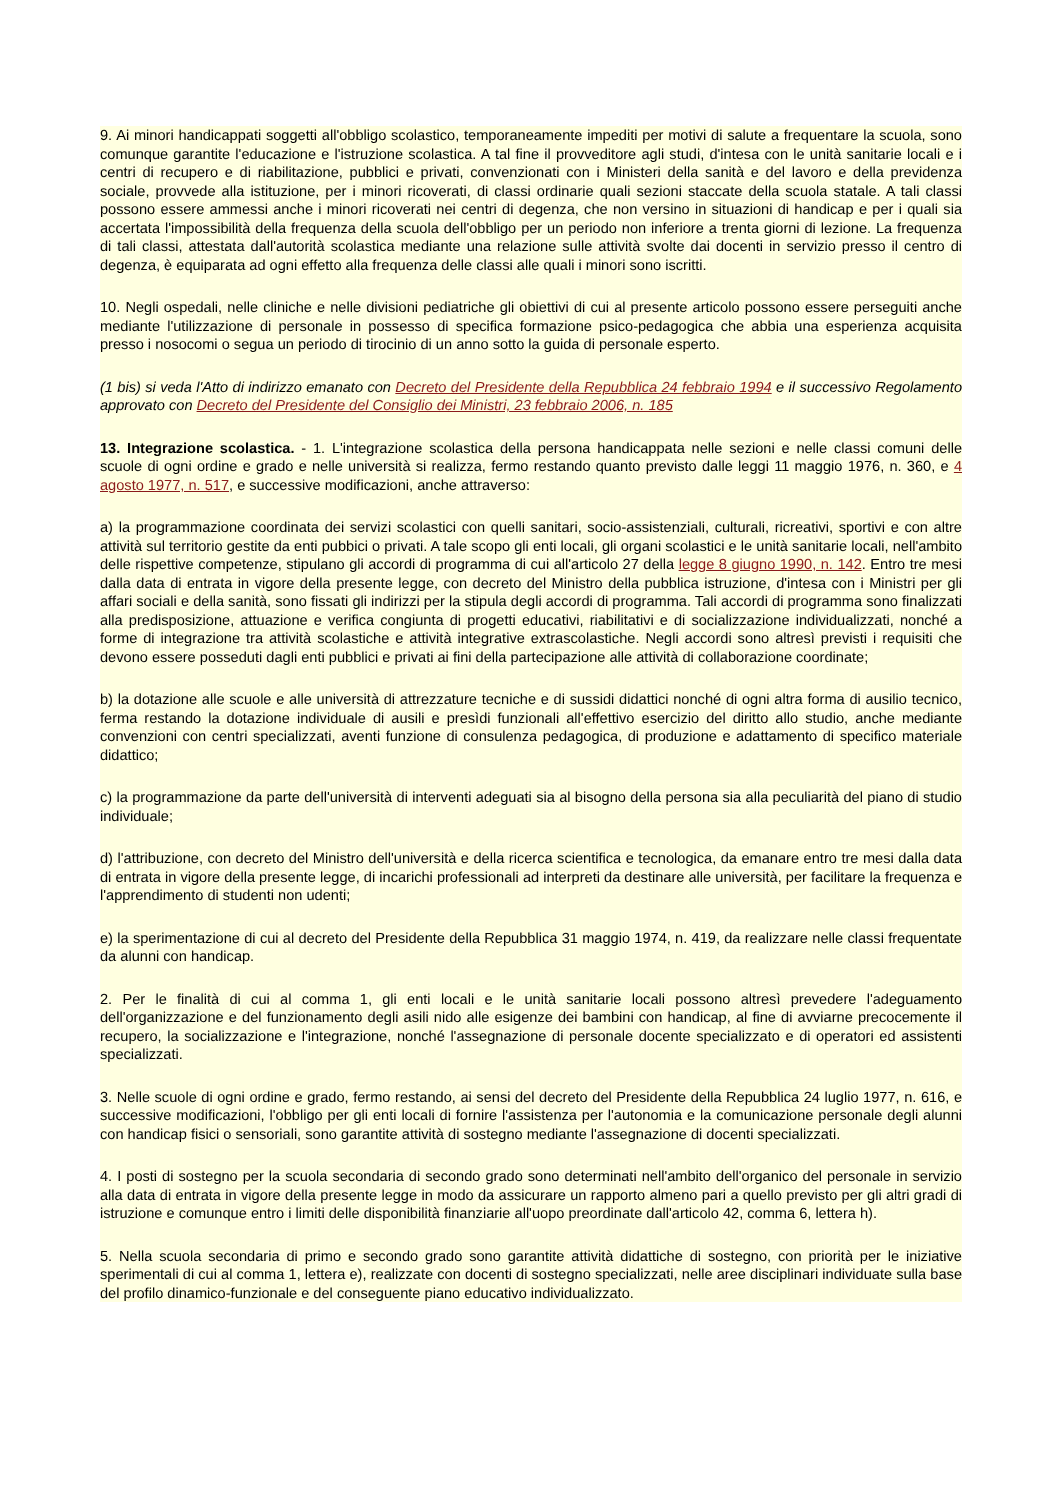9. Ai minori handicappati soggetti all'obbligo scolastico, temporaneamente impediti per motivi di salute a frequentare la scuola, sono comunque garantite l'educazione e l'istruzione scolastica. A tal fine il provveditore agli studi, d'intesa con le unità sanitarie locali e i centri di recupero e di riabilitazione, pubblici e privati, convenzionati con i Ministeri della sanità e del lavoro e della previdenza sociale, provvede alla istituzione, per i minori ricoverati, di classi ordinarie quali sezioni staccate della scuola statale. A tali classi possono essere ammessi anche i minori ricoverati nei centri di degenza, che non versino in situazioni di handicap e per i quali sia accertata l'impossibilità della frequenza della scuola dell'obbligo per un periodo non inferiore a trenta giorni di lezione. La frequenza di tali classi, attestata dall'autorità scolastica mediante una relazione sulle attività svolte dai docenti in servizio presso il centro di degenza, è equiparata ad ogni effetto alla frequenza delle classi alle quali i minori sono iscritti.
10. Negli ospedali, nelle cliniche e nelle divisioni pediatriche gli obiettivi di cui al presente articolo possono essere perseguiti anche mediante l'utilizzazione di personale in possesso di specifica formazione psico-pedagogica che abbia una esperienza acquisita presso i nosocomi o segua un periodo di tirocinio di un anno sotto la guida di personale esperto.
(1 bis) si veda l'Atto di indirizzo emanato con Decreto del Presidente della Repubblica 24 febbraio 1994 e il successivo Regolamento approvato con Decreto del Presidente del Consiglio dei Ministri, 23 febbraio 2006, n. 185
13. Integrazione scolastica. - 1. L'integrazione scolastica della persona handicappata nelle sezioni e nelle classi comuni delle scuole di ogni ordine e grado e nelle università si realizza, fermo restando quanto previsto dalle leggi 11 maggio 1976, n. 360, e 4 agosto 1977, n. 517, e successive modificazioni, anche attraverso:
a) la programmazione coordinata dei servizi scolastici con quelli sanitari, socio-assistenziali, culturali, ricreativi, sportivi e con altre attività sul territorio gestite da enti pubbici o privati. A tale scopo gli enti locali, gli organi scolastici e le unità sanitarie locali, nell'ambito delle rispettive competenze, stipulano gli accordi di programma di cui all'articolo 27 della legge 8 giugno 1990, n. 142. Entro tre mesi dalla data di entrata in vigore della presente legge, con decreto del Ministro della pubblica istruzione, d'intesa con i Ministri per gli affari sociali e della sanità, sono fissati gli indirizzi per la stipula degli accordi di programma. Tali accordi di programma sono finalizzati alla predisposizione, attuazione e verifica congiunta di progetti educativi, riabilitativi e di socializzazione individualizzati, nonché a forme di integrazione tra attività scolastiche e attività integrative extrascolastiche. Negli accordi sono altresì previsti i requisiti che devono essere posseduti dagli enti pubblici e privati ai fini della partecipazione alle attività di collaborazione coordinate;
b) la dotazione alle scuole e alle università di attrezzature tecniche e di sussidi didattici nonché di ogni altra forma di ausilio tecnico, ferma restando la dotazione individuale di ausili e presìdi funzionali all'effettivo esercizio del diritto allo studio, anche mediante convenzioni con centri specializzati, aventi funzione di consulenza pedagogica, di produzione e adattamento di specifico materiale didattico;
c) la programmazione da parte dell'università di interventi adeguati sia al bisogno della persona sia alla peculiarità del piano di studio individuale;
d) l'attribuzione, con decreto del Ministro dell'università e della ricerca scientifica e tecnologica, da emanare entro tre mesi dalla data di entrata in vigore della presente legge, di incarichi professionali ad interpreti da destinare alle università, per facilitare la frequenza e l'apprendimento di studenti non udenti;
e) la sperimentazione di cui al decreto del Presidente della Repubblica 31 maggio 1974, n. 419, da realizzare nelle classi frequentate da alunni con handicap.
2. Per le finalità di cui al comma 1, gli enti locali e le unità sanitarie locali possono altresì prevedere l'adeguamento dell'organizzazione e del funzionamento degli asili nido alle esigenze dei bambini con handicap, al fine di avviarne precocemente il recupero, la socializzazione e l'integrazione, nonché l'assegnazione di personale docente specializzato e di operatori ed assistenti specializzati.
3. Nelle scuole di ogni ordine e grado, fermo restando, ai sensi del decreto del Presidente della Repubblica 24 luglio 1977, n. 616, e successive modificazioni, l'obbligo per gli enti locali di fornire l'assistenza per l'autonomia e la comunicazione personale degli alunni con handicap fisici o sensoriali, sono garantite attività di sostegno mediante l'assegnazione di docenti specializzati.
4. I posti di sostegno per la scuola secondaria di secondo grado sono determinati nell'ambito dell'organico del personale in servizio alla data di entrata in vigore della presente legge in modo da assicurare un rapporto almeno pari a quello previsto per gli altri gradi di istruzione e comunque entro i limiti delle disponibilità finanziarie all'uopo preordinate dall'articolo 42, comma 6, lettera h).
5. Nella scuola secondaria di primo e secondo grado sono garantite attività didattiche di sostegno, con priorità per le iniziative sperimentali di cui al comma 1, lettera e), realizzate con docenti di sostegno specializzati, nelle aree disciplinari individuate sulla base del profilo dinamico-funzionale e del conseguente piano educativo individualizzato.